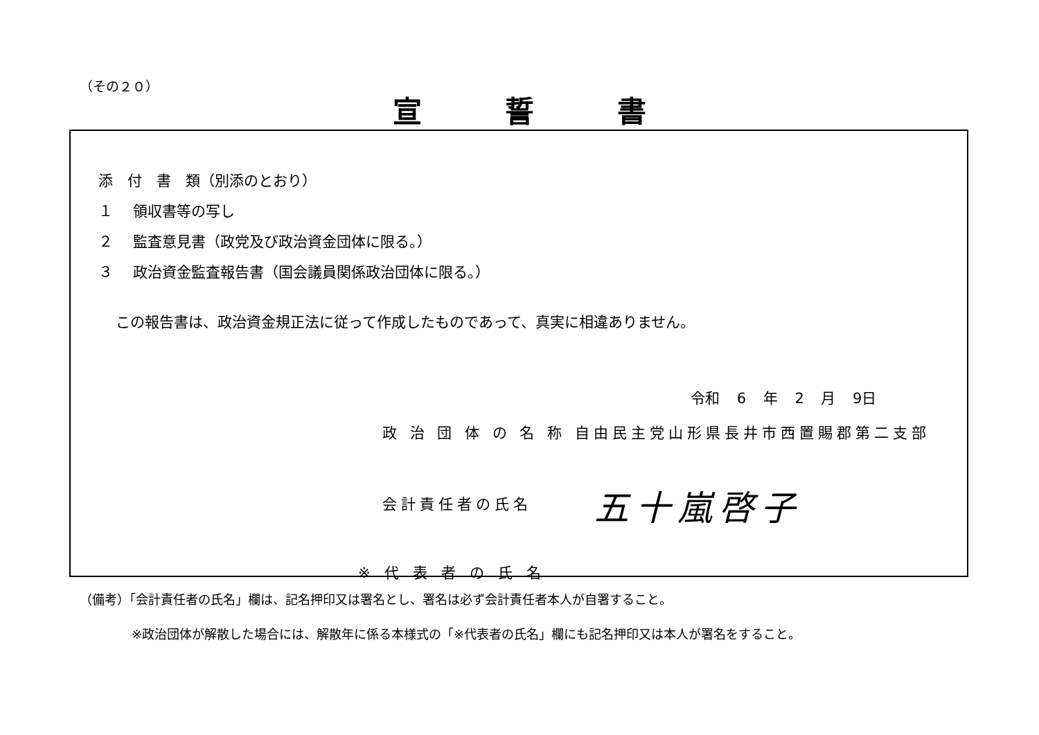（その２０）
宣誓書
添　付　書　類（別添のとおり）
１ 領収書等の写し
２ 監査意見書（政党及び政治資金団体に限る。）
３ 政治資金監査報告書（国会議員関係政治団体に限る。）
この報告書は、政治資金規正法に従って作成したものであって、真実に相違ありません。
令和 6 年 2 月 9日
政 治 団 体 の 名 称 自由民主党山形県長井市西置賜郡第二支部
会計責任者の氏名 五十嵐啓子
※代表者の氏名
（備考）「会計責任者の氏名」欄は、記名押印又は署名とし、署名は必ず会計責任者本人が自署すること。
※政治団体が解散した場合には、解散年に係る本様式の「※代表者の氏名」欄にも記名押印又は本人が署名をすること。